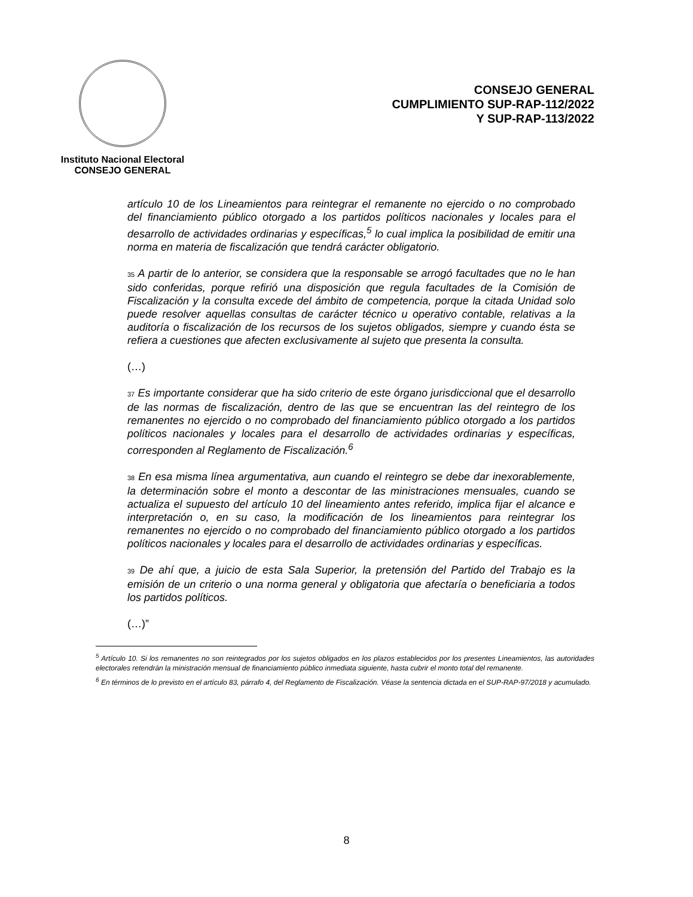Instituto Nacional Electoral
CONSEJO GENERAL
CONSEJO GENERAL
CUMPLIMIENTO SUP-RAP-112/2022
Y SUP-RAP-113/2022
artículo 10 de los Lineamientos para reintegrar el remanente no ejercido o no comprobado del financiamiento público otorgado a los partidos políticos nacionales y locales para el desarrollo de actividades ordinarias y específicas,<sup>5</sup> lo cual implica la posibilidad de emitir una norma en materia de fiscalización que tendrá carácter obligatorio.
35 A partir de lo anterior, se considera que la responsable se arrogó facultades que no le han sido conferidas, porque refirió una disposición que regula facultades de la Comisión de Fiscalización y la consulta excede del ámbito de competencia, porque la citada Unidad solo puede resolver aquellas consultas de carácter técnico u operativo contable, relativas a la auditoría o fiscalización de los recursos de los sujetos obligados, siempre y cuando ésta se refiera a cuestiones que afecten exclusivamente al sujeto que presenta la consulta.
(…)
37 Es importante considerar que ha sido criterio de este órgano jurisdiccional que el desarrollo de las normas de fiscalización, dentro de las que se encuentran las del reintegro de los remanentes no ejercido o no comprobado del financiamiento público otorgado a los partidos políticos nacionales y locales para el desarrollo de actividades ordinarias y específicas, corresponden al Reglamento de Fiscalización.<sup>6</sup>
38 En esa misma línea argumentativa, aun cuando el reintegro se debe dar inexorablemente, la determinación sobre el monto a descontar de las ministraciones mensuales, cuando se actualiza el supuesto del artículo 10 del lineamiento antes referido, implica fijar el alcance e interpretación o, en su caso, la modificación de los lineamientos para reintegrar los remanentes no ejercido o no comprobado del financiamiento público otorgado a los partidos políticos nacionales y locales para el desarrollo de actividades ordinarias y específicas.
39 De ahí que, a juicio de esta Sala Superior, la pretensión del Partido del Trabajo es la emisión de un criterio o una norma general y obligatoria que afectaría o beneficiaria a todos los partidos políticos.
(…)”
<sup>5</sup> Artículo 10. Si los remanentes no son reintegrados por los sujetos obligados en los plazos establecidos por los presentes Lineamientos, las autoridades electorales retendrán la ministración mensual de financiamiento público inmediata siguiente, hasta cubrir el monto total del remanente.
<sup>6</sup> En términos de lo previsto en el artículo 83, párrafo 4, del Reglamento de Fiscalización. Véase la sentencia dictada en el SUP-RAP-97/2018 y acumulado.
8